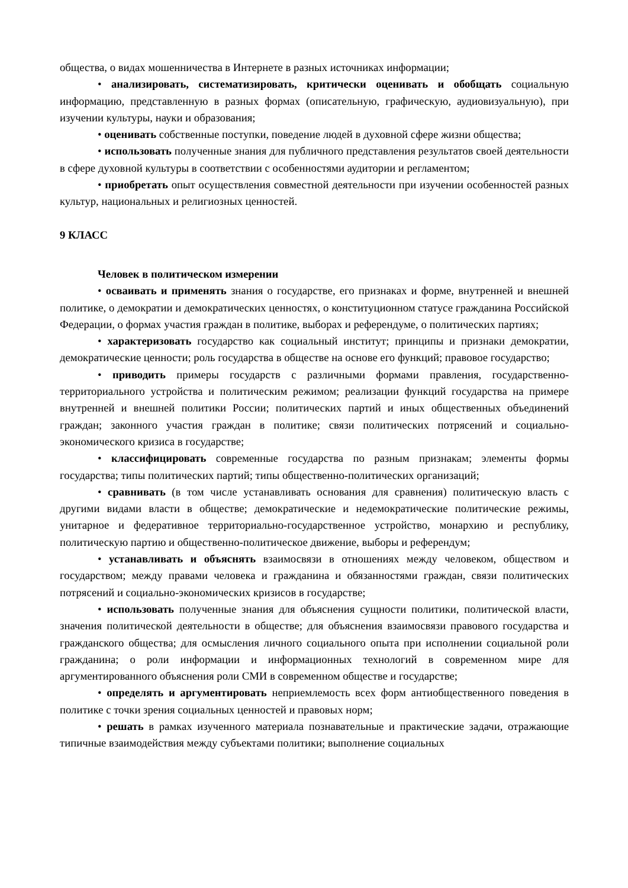общества, о видах мошенничества в Интернете в разных источниках информации;
• анализировать, систематизировать, критически оценивать и обобщать социальную информацию, представленную в разных формах (описательную, графическую, аудиовизуальную), при изучении культуры, науки и образования;
• оценивать собственные поступки, поведение людей в духовной сфере жизни общества;
• использовать полученные знания для публичного представления результатов своей деятельности в сфере духовной культуры в соответствии с особенностями аудитории и регламентом;
• приобретать опыт осуществления совместной деятельности при изучении особенностей разных культур, национальных и религиозных ценностей.
9 КЛАСС
Человек в политическом измерении
• осваивать и применять знания о государстве, его признаках и форме, внутренней и внешней политике, о демократии и демократических ценностях, о конституционном статусе гражданина Российской Федерации, о формах участия граждан в политике, выборах и референдуме, о политических партиях;
• характеризовать государство как социальный институт; принципы и признаки демократии, демократические ценности; роль государства в обществе на основе его функций; правовое государство;
• приводить примеры государств с различными формами правления, государственно-территориального устройства и политическим режимом; реализации функций государства на примере внутренней и внешней политики России; политических партий и иных общественных объединений граждан; законного участия граждан в политике; связи политических потрясений и социально-экономического кризиса в государстве;
• классифицировать современные государства по разным признакам; элементы формы государства; типы политических партий; типы общественно-политических организаций;
• сравнивать (в том числе устанавливать основания для сравнения) политическую власть с другими видами власти в обществе; демократические и недемократические политические режимы, унитарное и федеративное территориально-государственное устройство, монархию и республику, политическую партию и общественно-политическое движение, выборы и референдум;
• устанавливать и объяснять взаимосвязи в отношениях между человеком, обществом и государством; между правами человека и гражданина и обязанностями граждан, связи политических потрясений и социально-экономических кризисов в государстве;
• использовать полученные знания для объяснения сущности политики, политической власти, значения политической деятельности в обществе; для объяснения взаимосвязи правового государства и гражданского общества; для осмысления личного социального опыта при исполнении социальной роли гражданина; о роли информации и информационных технологий в современном мире для аргументированного объяснения роли СМИ в современном обществе и государстве;
• определять и аргументировать неприемлемость всех форм антиобщественного поведения в политике с точки зрения социальных ценностей и правовых норм;
• решать в рамках изученного материала познавательные и практические задачи, отражающие типичные взаимодействия между субъектами политики; выполнение социальных